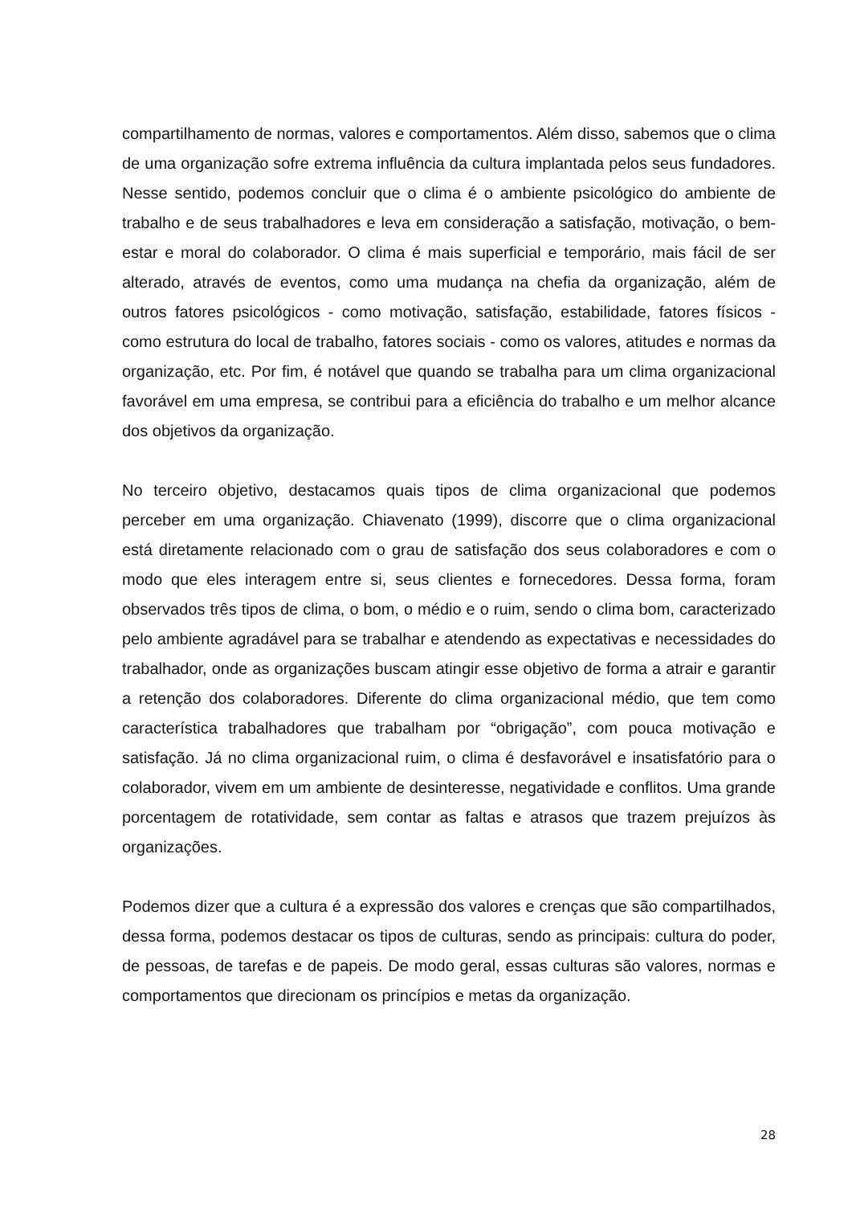compartilhamento de normas, valores e comportamentos. Além disso, sabemos que o clima de uma organização sofre extrema influência da cultura implantada pelos seus fundadores. Nesse sentido, podemos concluir que o clima é o ambiente psicológico do ambiente de trabalho e de seus trabalhadores e leva em consideração a satisfação, motivação, o bem-estar e moral do colaborador. O clima é mais superficial e temporário, mais fácil de ser alterado, através de eventos, como uma mudança na chefia da organização, além de outros fatores psicológicos - como motivação, satisfação, estabilidade, fatores físicos - como estrutura do local de trabalho, fatores sociais - como os valores, atitudes e normas da organização, etc. Por fim, é notável que quando se trabalha para um clima organizacional favorável em uma empresa, se contribui para a eficiência do trabalho e um melhor alcance dos objetivos da organização.
No terceiro objetivo, destacamos quais tipos de clima organizacional que podemos perceber em uma organização. Chiavenato (1999), discorre que o clima organizacional está diretamente relacionado com o grau de satisfação dos seus colaboradores e com o modo que eles interagem entre si, seus clientes e fornecedores. Dessa forma, foram observados três tipos de clima, o bom, o médio e o ruim, sendo o clima bom, caracterizado pelo ambiente agradável para se trabalhar e atendendo as expectativas e necessidades do trabalhador, onde as organizações buscam atingir esse objetivo de forma a atrair e garantir a retenção dos colaboradores. Diferente do clima organizacional médio, que tem como característica trabalhadores que trabalham por “obrigação”, com pouca motivação e satisfação. Já no clima organizacional ruim, o clima é desfavorável e insatisfatório para o colaborador, vivem em um ambiente de desinteresse, negatividade e conflitos. Uma grande porcentagem de rotatividade, sem contar as faltas e atrasos que trazem prejuízos às organizações.
Podemos dizer que a cultura é a expressão dos valores e crenças que são compartilhados, dessa forma, podemos destacar os tipos de culturas, sendo as principais: cultura do poder, de pessoas, de tarefas e de papeis. De modo geral, essas culturas são valores, normas e comportamentos que direcionam os princípios e metas da organização.
28